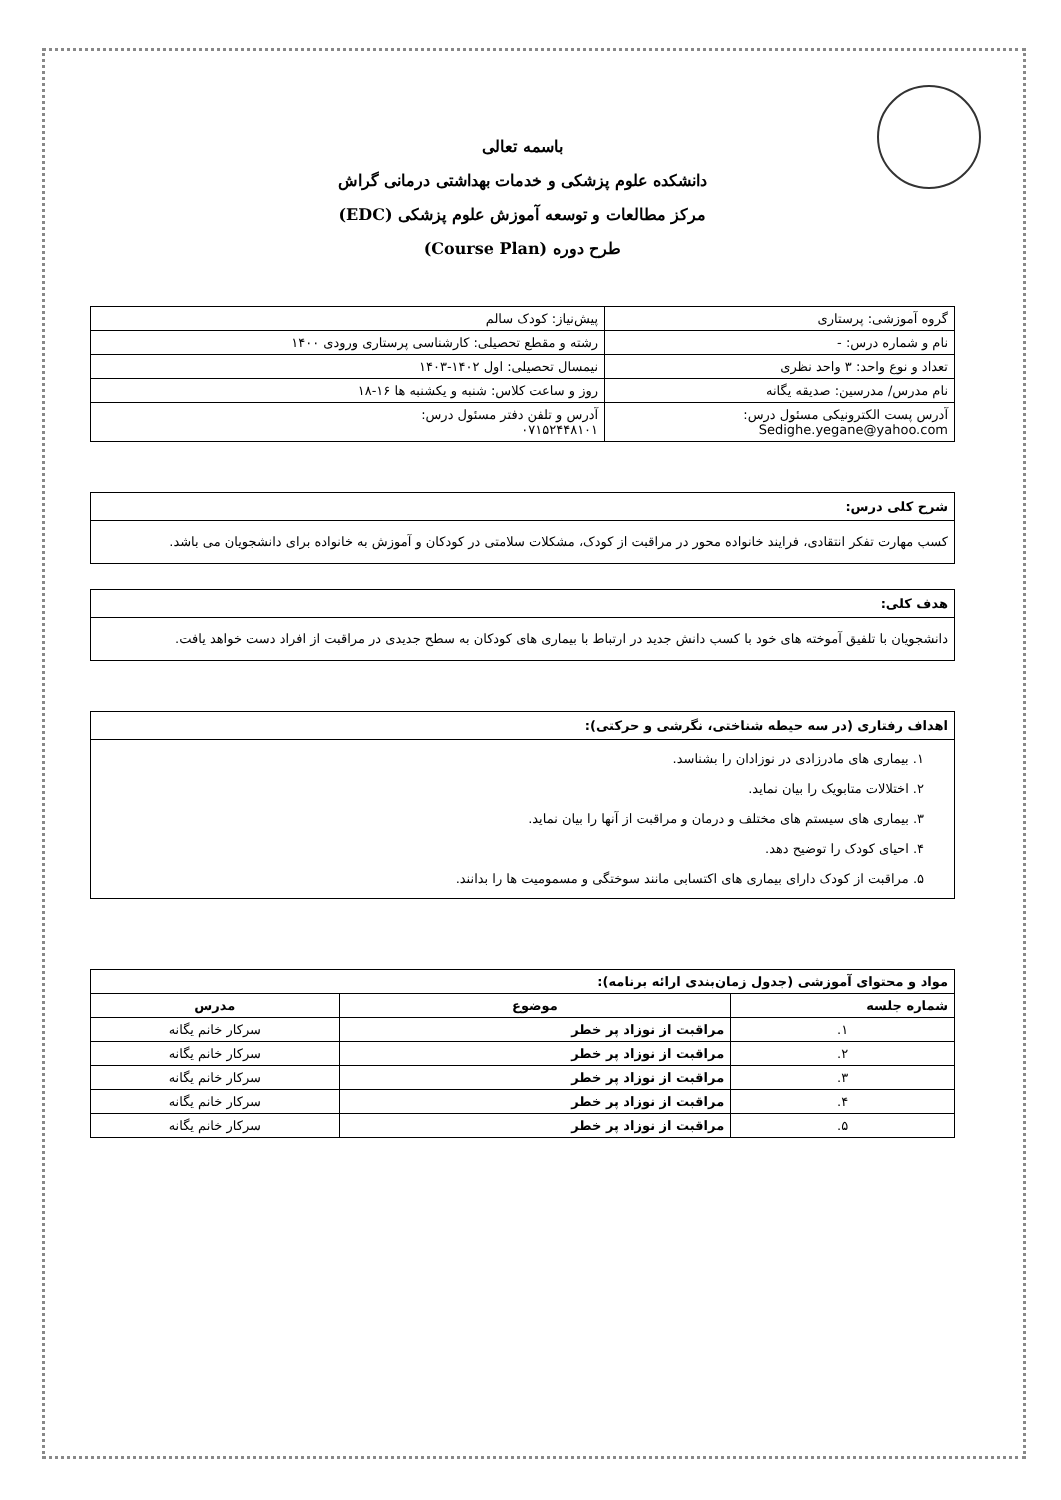باسمه تعالی
دانشکده علوم پزشکی و خدمات بهداشتی درمانی گراش
مرکز مطالعات و توسعه آموزش علوم پزشکی (EDC)
طرح دوره (Course Plan)
| گروه آموزشی: پرستاری | پیش‌نیاز: کودک سالم |
| نام و شماره درس: - | رشته و مقطع تحصیلی: کارشناسی پرستاری ورودی ۱۴۰۰ |
| تعداد و نوع واحد: ۳ واحد نظری | نیمسال تحصیلی: اول ۱۴۰۲-۱۴۰۳ |
| نام مدرس/ مدرسین: صدیقه یگانه | روز و ساعت کلاس: شنبه و یکشنبه ها ۱۶-۱۸ |
| آدرس پست الکترونیکی مسئول درس: Sedighe.yegane@yahoo.com | آدرس و تلفن دفتر مسئول درس: ۰۷۱۵۲۴۴۸۱۰۱ |
شرح کلی درس:
کسب مهارت تفکر انتقادی، فرایند خانواده محور در مراقبت از کودک، مشکلات سلامتی در کودکان و آموزش به خانواده برای دانشجویان می باشد.
هدف کلی:
دانشجویان با تلفیق آموخته های خود با کسب دانش جدید در ارتباط با بیماری های کودکان به سطح جدیدی در مراقبت از افراد دست خواهد یافت.
اهداف رفتاری (در سه حیطه شناختی، نگرشی و حرکتی):
۱. بیماری های مادرزادی در نوزادان را بشناسد.
۲. اختلالات متابویک را بیان نماید.
۳. بیماری های سیستم های مختلف و درمان و مراقبت از آنها را بیان نماید.
۴. احیای کودک را توضیح دهد.
۵. مراقبت از کودک دارای بیماری های اکتسابی مانند سوختگی و مسمومیت ها را بدانند.
| مواد و محتوای آموزشی (جدول زمان‌بندی ارائه برنامه): | | |
| --- | --- | --- |
| شماره جلسه | موضوع | مدرس |
| ۱. | مراقبت از نوزاد پر خطر | سرکار خانم یگانه |
| ۲. | مراقبت از نوزاد پر خطر | سرکار خانم یگانه |
| ۳. | مراقبت از نوزاد پر خطر | سرکار خانم یگانه |
| ۴. | مراقبت از نوزاد پر خطر | سرکار خانم یگانه |
| ۵. | مراقبت از نوزاد پر خطر | سرکار خانم یگانه |